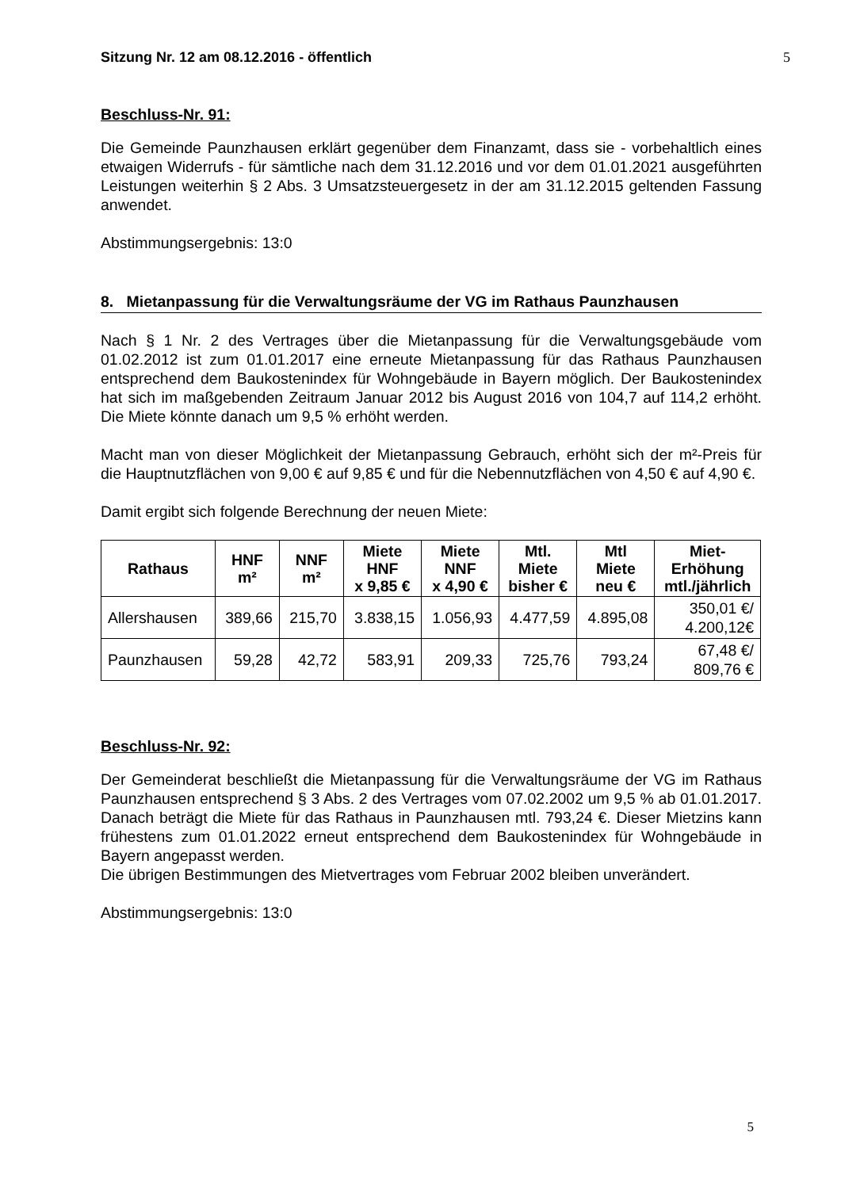Sitzung Nr. 12 am 08.12.2016 - öffentlich 5
Beschluss-Nr. 91:
Die Gemeinde Paunzhausen erklärt gegenüber dem Finanzamt, dass sie - vorbehaltlich eines etwaigen Widerrufs - für sämtliche nach dem 31.12.2016 und vor dem 01.01.2021 ausgeführten Leistungen weiterhin § 2 Abs. 3 Umsatzsteuergesetz in der am 31.12.2015 geltenden Fassung anwendet.
Abstimmungsergebnis: 13:0
8. Mietanpassung für die Verwaltungsräume der VG im Rathaus Paunzhausen
Nach § 1 Nr. 2 des Vertrages über die Mietanpassung für die Verwaltungsgebäude vom 01.02.2012 ist zum 01.01.2017 eine erneute Mietanpassung für das Rathaus Paunzhausen entsprechend dem Baukostenindex für Wohngebäude in Bayern möglich. Der Baukostenindex hat sich im maßgebenden Zeitraum Januar 2012 bis August 2016 von 104,7 auf 114,2 erhöht. Die Miete könnte danach um 9,5 % erhöht werden.
Macht man von dieser Möglichkeit der Mietanpassung Gebrauch, erhöht sich der m²-Preis für die Hauptnutzflächen von 9,00 € auf 9,85 € und für die Nebennutzflächen von 4,50 € auf 4,90 €.
Damit ergibt sich folgende Berechnung der neuen Miete:
| Rathaus | HNF m² | NNF m² | Miete HNF x 9,85 € | Miete NNF x 4,90 € | Mtl. Miete bisher € | Mtl Miete neu € | Miet- Erhöhung mtl./jährlich |
| --- | --- | --- | --- | --- | --- | --- | --- |
| Allershausen | 389,66 | 215,70 | 3.838,15 | 1.056,93 | 4.477,59 | 4.895,08 | 350,01 €/ 4.200,12€ |
| Paunzhausen | 59,28 | 42,72 | 583,91 | 209,33 | 725,76 | 793,24 | 67,48 €/ 809,76 € |
Beschluss-Nr. 92:
Der Gemeinderat beschließt die Mietanpassung für die Verwaltungsräume der VG im Rathaus Paunzhausen entsprechend § 3 Abs. 2 des Vertrages vom 07.02.2002 um 9,5 % ab 01.01.2017. Danach beträgt die Miete für das Rathaus in Paunzhausen mtl. 793,24 €. Dieser Mietzins kann frühestens zum 01.01.2022 erneut entsprechend dem Baukostenindex für Wohngebäude in Bayern angepasst werden.
Die übrigen Bestimmungen des Mietvertrages vom Februar 2002 bleiben unverändert.
Abstimmungsergebnis: 13:0
5